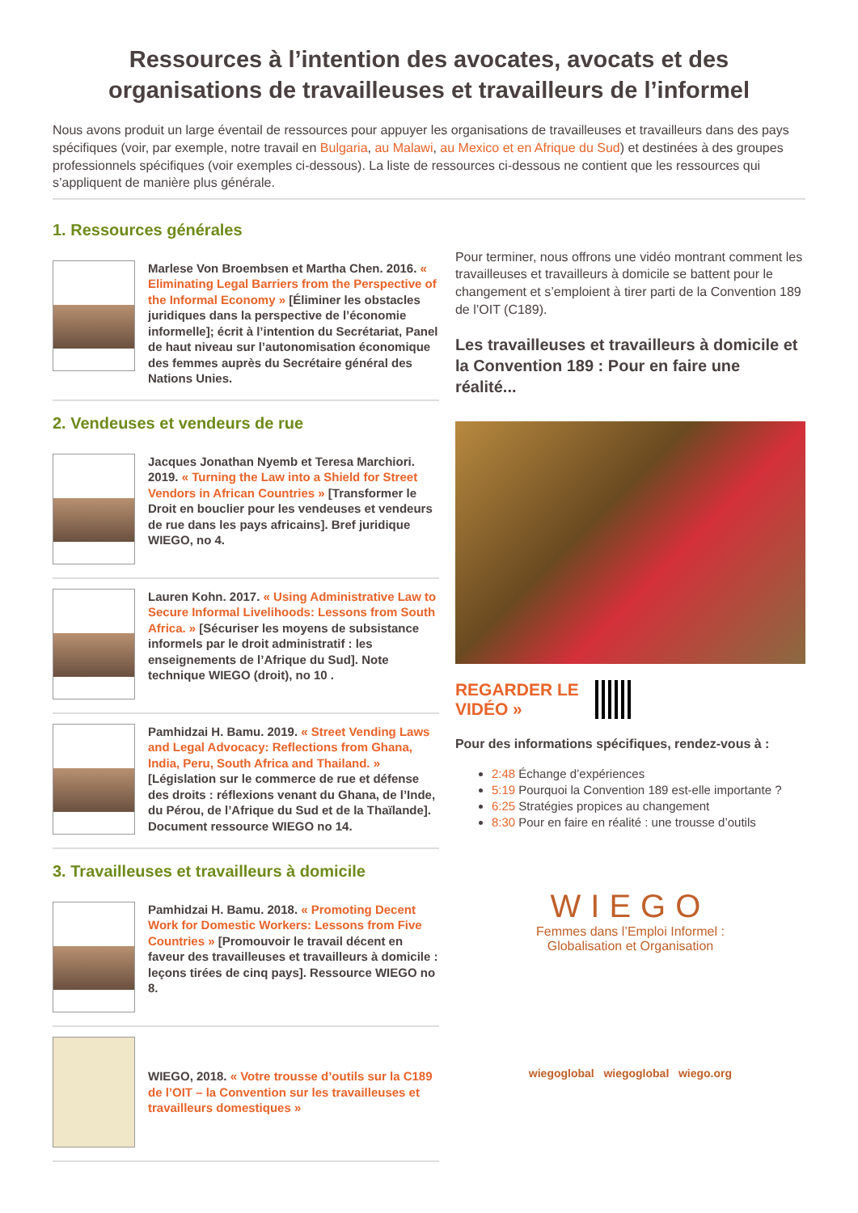Ressources à l’intention des avocates, avocats et des organisations de travailleuses et travailleurs de l’informel
Nous avons produit un large éventail de ressources pour appuyer les organisations de travailleuses et travailleurs dans des pays spécifiques (voir, par exemple, notre travail en Bulgaria, au Malawi, au Mexico et en Afrique du Sud) et destinées à des groupes professionnels spécifiques (voir exemples ci-dessous). La liste de ressources ci-dessous ne contient que les ressources qui s’appliquent de manière plus générale.
1. Ressources générales
Marlese Von Broembsen et Martha Chen. 2016. « Eliminating Legal Barriers from the Perspective of the Informal Economy » [Éliminer les obstacles juridiques dans la perspective de l’économie informelle]; écrit à l’intention du Secrétariat, Panel de haut niveau sur l’autonomisation économique des femmes auprès du Secrétaire général des Nations Unies.
2. Vendeuses et vendeurs de rue
Jacques Jonathan Nyemb et Teresa Marchiori. 2019. « Turning the Law into a Shield for Street Vendors in African Countries » [Transformer le Droit en bouclier pour les vendeuses et vendeurs de rue dans les pays africains]. Bref juridique WIEGO, no 4.
Lauren Kohn. 2017. « Using Administrative Law to Secure Informal Livelihoods: Lessons from South Africa. » [Sécuriser les moyens de subsistance informels par le droit administratif : les enseignements de l’Afrique du Sud]. Note technique WIEGO (droit), no 10 .
Pamhidzai H. Bamu. 2019. « Street Vending Laws and Legal Advocacy: Reflections from Ghana, India, Peru, South Africa and Thailand. » [Législation sur le commerce de rue et défense des droits : réflexions venant du Ghana, de l’Inde, du Pérou, de l’Afrique du Sud et de la Thaïlande]. Document ressource WIEGO no 14.
3. Travailleuses et travailleurs à domicile
Pamhidzai H. Bamu. 2018. « Promoting Decent Work for Domestic Workers: Lessons from Five Countries » [Promouvoir le travail décent en faveur des travailleuses et travailleurs à domicile : leçons tirées de cinq pays]. Ressource WIEGO no 8.
WIEGO, 2018. « Votre trousse d’outils sur la C189 de l’OIT – la Convention sur les travailleuses et travailleurs domestiques »
Pour terminer, nous offrons une vidéo montrant comment les travailleuses et travailleurs à domicile se battent pour le changement et s’emploient à tirer parti de la Convention 189 de l’OIT (C189).
Les travailleuses et travailleurs à domicile et la Convention 189 : Pour en faire une réalité...
REGARDER LE
VIDÉO »
Pour des informations spécifiques, rendez-vous à :
2:48 Échange d’expériences
5:19 Pourquoi la Convention 189 est-elle importante ?
6:25 Stratégies propices au changement
8:30 Pour en faire en réalité : une trousse d’outils
WIEGO
Femmes dans l’Emploi Informel :
Globalisation et Organisation
wiegoglobal wiegoglobal wiego.org